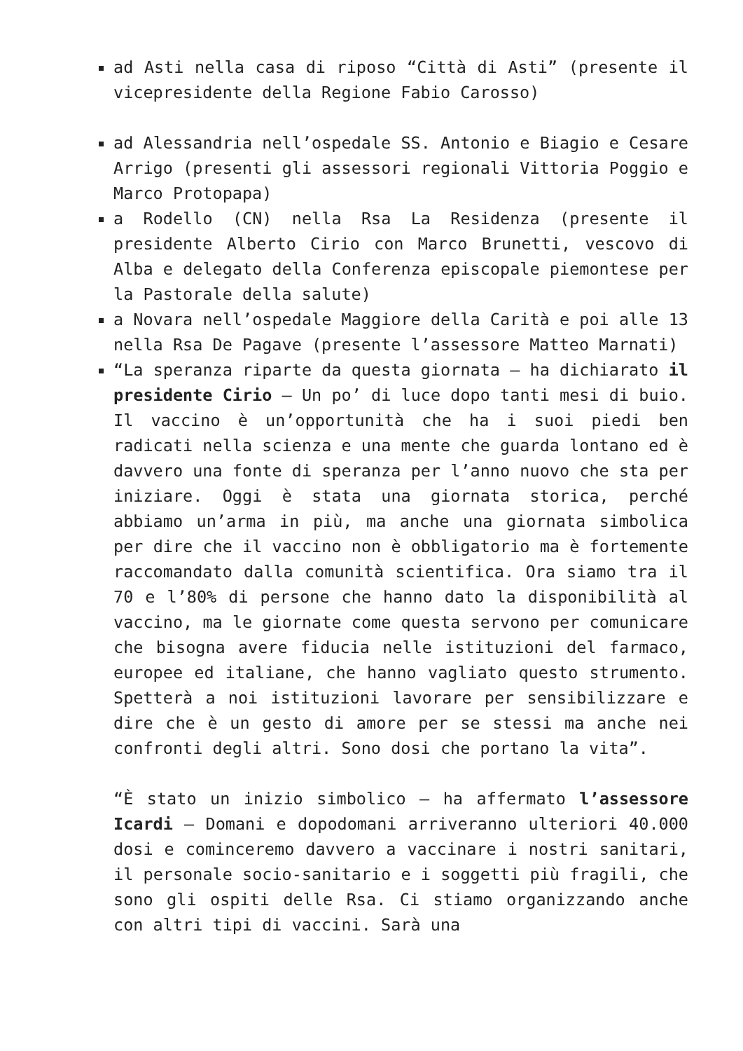ad Asti nella casa di riposo “Città di Asti” (presente il vicepresidente della Regione Fabio Carosso)
ad Alessandria nell’ospedale SS. Antonio e Biagio e Cesare Arrigo (presenti gli assessori regionali Vittoria Poggio e Marco Protopapa)
a Rodello (CN) nella Rsa La Residenza (presente il presidente Alberto Cirio con Marco Brunetti, vescovo di Alba e delegato della Conferenza episcopale piemontese per la Pastorale della salute)
a Novara nell’ospedale Maggiore della Carità e poi alle 13 nella Rsa De Pagave (presente l’assessore Matteo Marnati)
“La speranza riparte da questa giornata – ha dichiarato il presidente Cirio – Un po’ di luce dopo tanti mesi di buio. Il vaccino è un’opportunità che ha i suoi piedi ben radicati nella scienza e una mente che guarda lontano ed è davvero una fonte di speranza per l’anno nuovo che sta per iniziare. Oggi è stata una giornata storica, perché abbiamo un’arma in più, ma anche una giornata simbolica per dire che il vaccino non è obbligatorio ma è fortemente raccomandato dalla comunità scientifica. Ora siamo tra il 70 e l’80% di persone che hanno dato la disponibilità al vaccino, ma le giornate come questa servono per comunicare che bisogna avere fiducia nelle istituzioni del farmaco, europee ed italiane, che hanno vagliato questo strumento. Spetterà a noi istituzioni lavorare per sensibilizzare e dire che è un gesto di amore per se stessi ma anche nei confronti degli altri. Sono dosi che portano la vita”.
“È stato un inizio simbolico – ha affermato l’assessore Icardi – Domani e dopodomani arriveranno ulteriori 40.000 dosi e cominceremo davvero a vaccinare i nostri sanitari, il personale socio-sanitario e i soggetti più fragili, che sono gli ospiti delle Rsa. Ci stiamo organizzando anche con altri tipi di vaccini. Sarà una